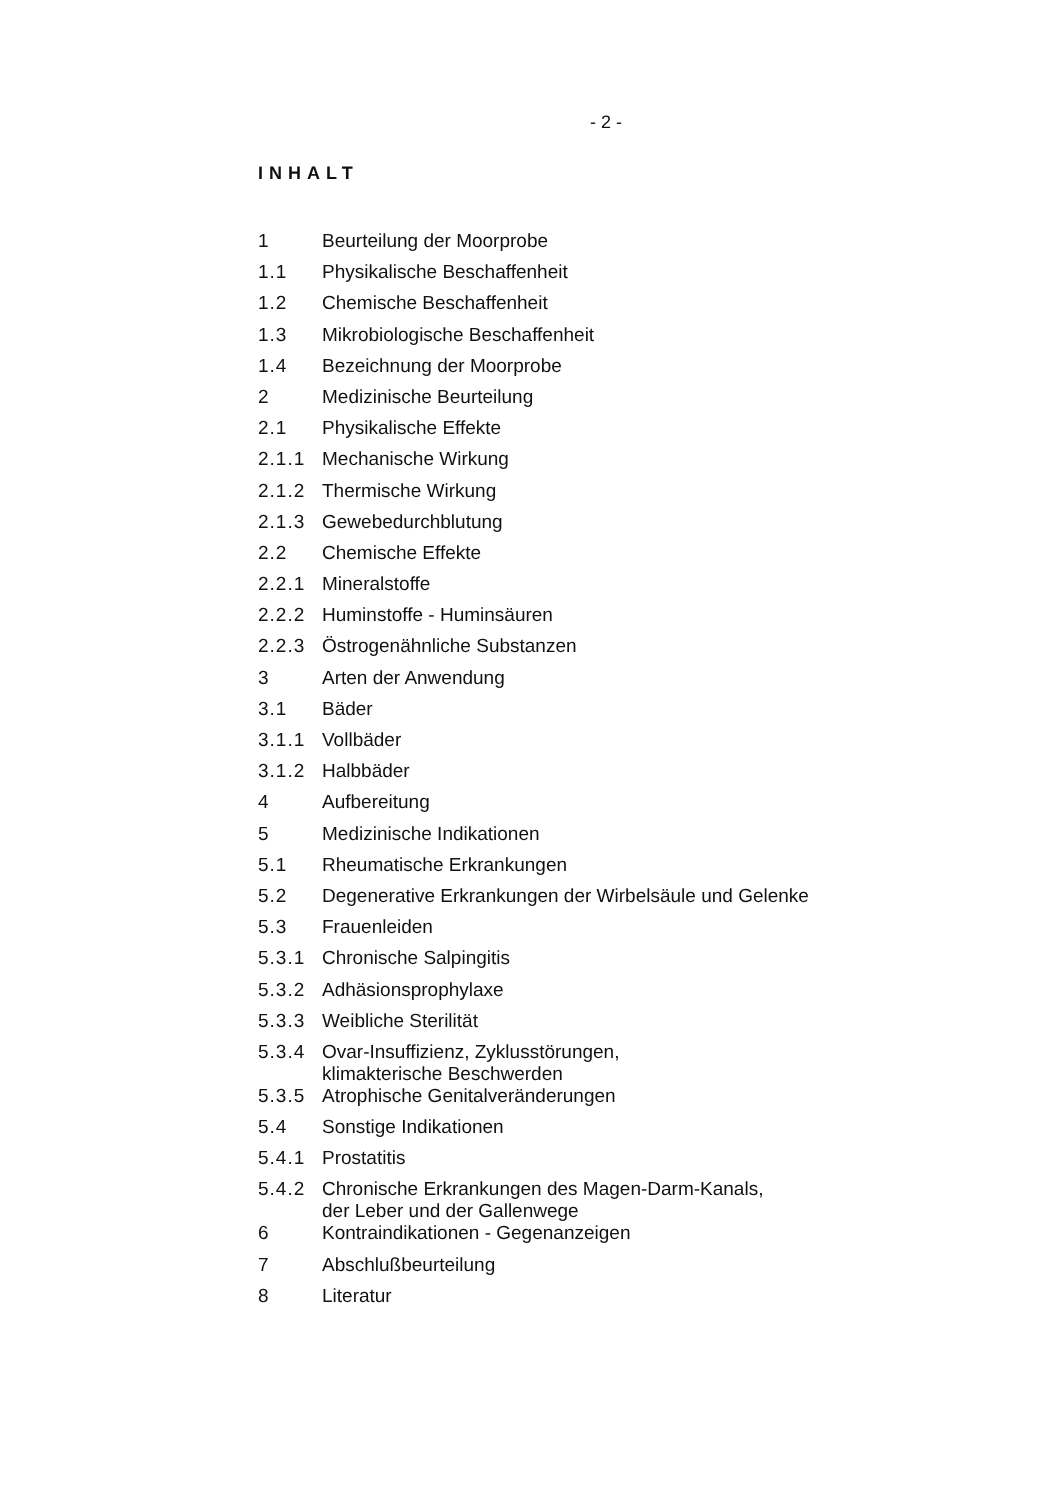- 2 -
INHALT
| 1 | Beurteilung der Moorprobe |
| 1.1 | Physikalische Beschaffenheit |
| 1.2 | Chemische Beschaffenheit |
| 1.3 | Mikrobiologische Beschaffenheit |
| 1.4 | Bezeichnung der Moorprobe |
| 2 | Medizinische Beurteilung |
| 2.1 | Physikalische Effekte |
| 2.1.1 | Mechanische Wirkung |
| 2.1.2 | Thermische Wirkung |
| 2.1.3 | Gewebedurchblutung |
| 2.2 | Chemische Effekte |
| 2.2.1 | Mineralstoffe |
| 2.2.2 | Huminstoffe - Huminsäuren |
| 2.2.3 | Östrogenähnliche Substanzen |
| 3 | Arten der Anwendung |
| 3.1 | Bäder |
| 3.1.1 | Vollbäder |
| 3.1.2 | Halbbäder |
| 4 | Aufbereitung |
| 5 | Medizinische Indikationen |
| 5.1 | Rheumatische Erkrankungen |
| 5.2 | Degenerative Erkrankungen der Wirbelsäule und Gelenke |
| 5.3 | Frauenleiden |
| 5.3.1 | Chronische Salpingitis |
| 5.3.2 | Adhäsionsprophylaxe |
| 5.3.3 | Weibliche Sterilität |
| 5.3.4 | Ovar-Insuffizienz, Zyklusstörungen, klimakterische Beschwerden |
| 5.3.5 | Atrophische Genitalveränderungen |
| 5.4 | Sonstige Indikationen |
| 5.4.1 | Prostatitis |
| 5.4.2 | Chronische Erkrankungen des Magen-Darm-Kanals, der Leber und der Gallenwege |
| 6 | Kontraindikationen - Gegenanzeigen |
| 7 | Abschlußbeurteilung |
| 8 | Literatur |